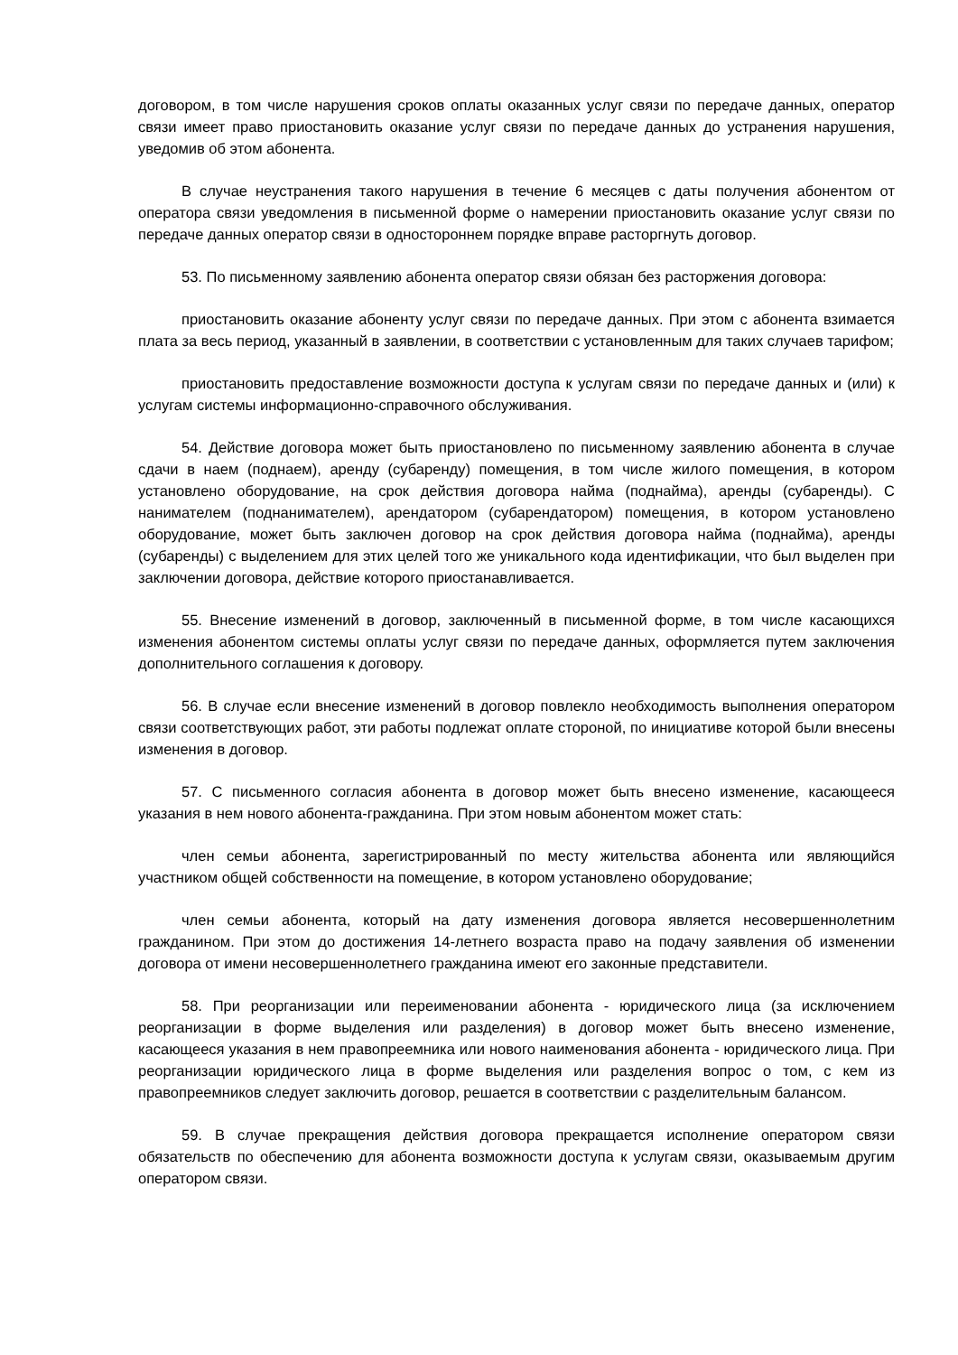договором, в том числе нарушения сроков оплаты оказанных услуг связи по передаче данных, оператор связи имеет право приостановить оказание услуг связи по передаче данных до устранения нарушения, уведомив об этом абонента.
В случае неустранения такого нарушения в течение 6 месяцев с даты получения абонентом от оператора связи уведомления в письменной форме о намерении приостановить оказание услуг связи по передаче данных оператор связи в одностороннем порядке вправе расторгнуть договор.
53. По письменному заявлению абонента оператор связи обязан без расторжения договора:
приостановить оказание абоненту услуг связи по передаче данных. При этом с абонента взимается плата за весь период, указанный в заявлении, в соответствии с установленным для таких случаев тарифом;
приостановить предоставление возможности доступа к услугам связи по передаче данных и (или) к услугам системы информационно-справочного обслуживания.
54. Действие договора может быть приостановлено по письменному заявлению абонента в случае сдачи в наем (поднаем), аренду (субаренду) помещения, в том числе жилого помещения, в котором установлено оборудование, на срок действия договора найма (поднайма), аренды (субаренды). С нанимателем (поднанимателем), арендатором (субарендатором) помещения, в котором установлено оборудование, может быть заключен договор на срок действия договора найма (поднайма), аренды (субаренды) с выделением для этих целей того же уникального кода идентификации, что был выделен при заключении договора, действие которого приостанавливается.
55. Внесение изменений в договор, заключенный в письменной форме, в том числе касающихся изменения абонентом системы оплаты услуг связи по передаче данных, оформляется путем заключения дополнительного соглашения к договору.
56. В случае если внесение изменений в договор повлекло необходимость выполнения оператором связи соответствующих работ, эти работы подлежат оплате стороной, по инициативе которой были внесены изменения в договор.
57. С письменного согласия абонента в договор может быть внесено изменение, касающееся указания в нем нового абонента-гражданина. При этом новым абонентом может стать:
член семьи абонента, зарегистрированный по месту жительства абонента или являющийся участником общей собственности на помещение, в котором установлено оборудование;
член семьи абонента, который на дату изменения договора является несовершеннолетним гражданином. При этом до достижения 14-летнего возраста право на подачу заявления об изменении договора от имени несовершеннолетнего гражданина имеют его законные представители.
58. При реорганизации или переименовании абонента - юридического лица (за исключением реорганизации в форме выделения или разделения) в договор может быть внесено изменение, касающееся указания в нем правопреемника или нового наименования абонента - юридического лица. При реорганизации юридического лица в форме выделения или разделения вопрос о том, с кем из правопреемников следует заключить договор, решается в соответствии с разделительным балансом.
59. В случае прекращения действия договора прекращается исполнение оператором связи обязательств по обеспечению для абонента возможности доступа к услугам связи, оказываемым другим оператором связи.